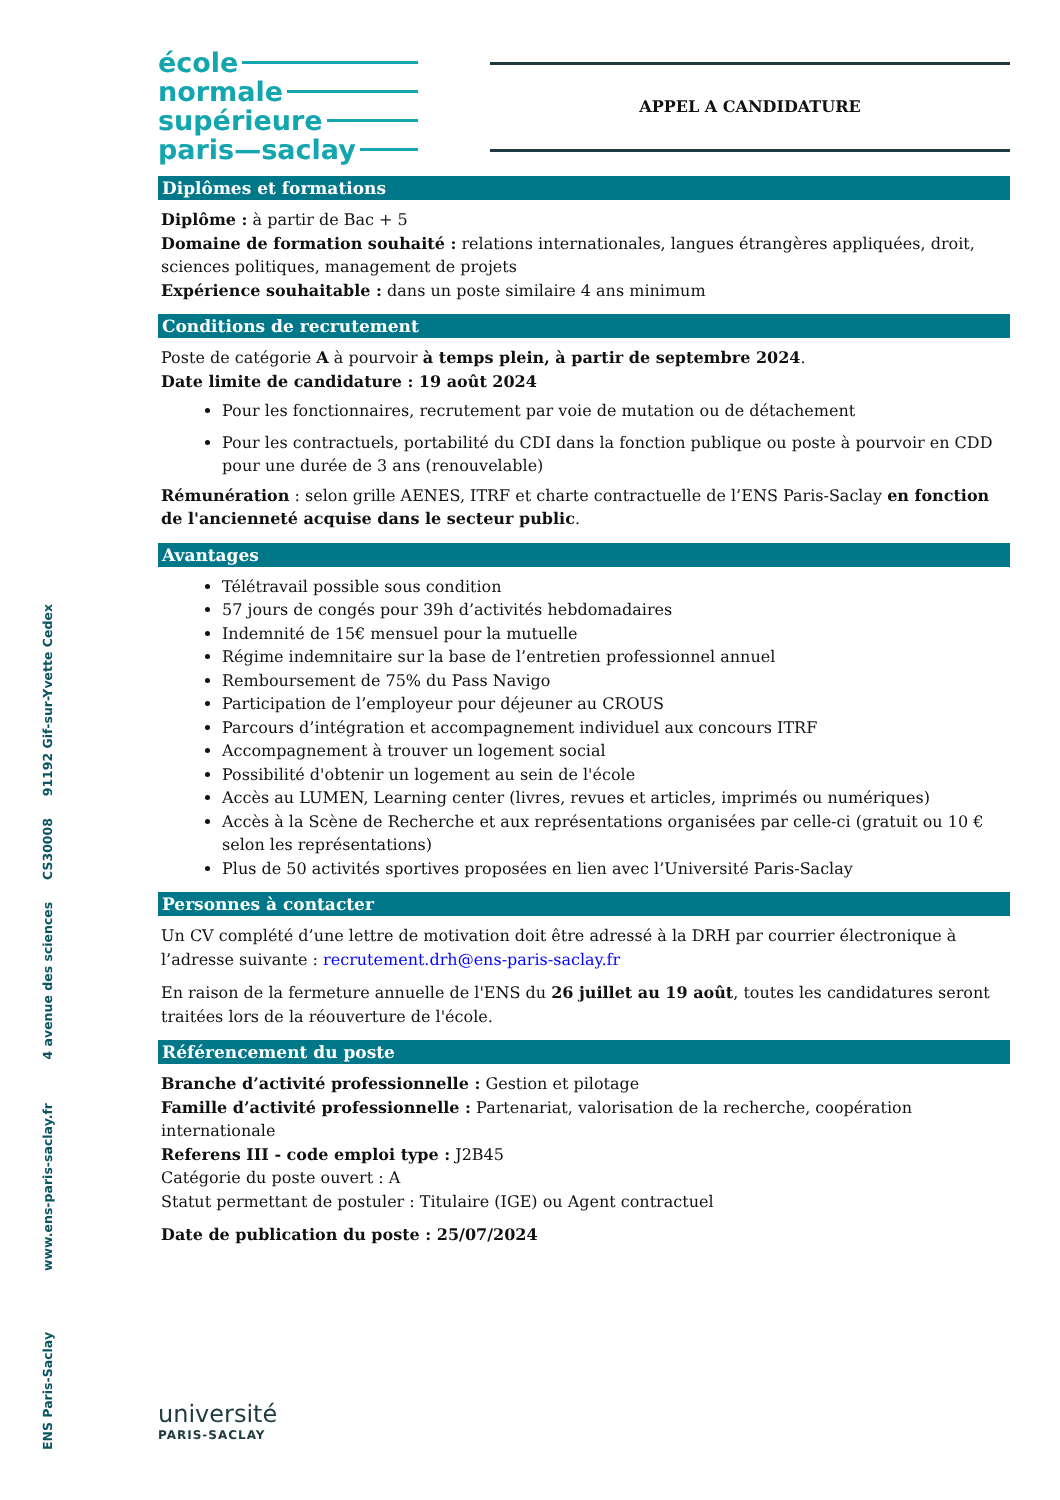ENS Paris-Saclay www.ens-paris-saclay.fr 4 avenue des sciences CS30008 91192 Gif-sur-Yvette Cedex
école
normale
supérieure
paris—saclay
APPEL A CANDIDATURE
Diplômes et formations
Diplôme : à partir de Bac + 5
Domaine de formation souhaité : relations internationales, langues étrangères appliquées, droit, sciences politiques, management de projets
Expérience souhaitable : dans un poste similaire 4 ans minimum
Conditions de recrutement
Poste de catégorie A à pourvoir à temps plein, à partir de septembre 2024.
Date limite de candidature : 19 août 2024
Pour les fonctionnaires, recrutement par voie de mutation ou de détachement
Pour les contractuels, portabilité du CDI dans la fonction publique ou poste à pourvoir en CDD pour une durée de 3 ans (renouvelable)
Rémunération : selon grille AENES, ITRF et charte contractuelle de l’ENS Paris-Saclay en fonction de l'ancienneté acquise dans le secteur public.
Avantages
Télétravail possible sous condition
57 jours de congés pour 39h d’activités hebdomadaires
Indemnité de 15€ mensuel pour la mutuelle
Régime indemnitaire sur la base de l’entretien professionnel annuel
Remboursement de 75% du Pass Navigo
Participation de l’employeur pour déjeuner au CROUS
Parcours d’intégration et accompagnement individuel aux concours ITRF
Accompagnement à trouver un logement social
Possibilité d'obtenir un logement au sein de l'école
Accès au LUMEN, Learning center (livres, revues et articles, imprimés ou numériques)
Accès à la Scène de Recherche et aux représentations organisées par celle-ci (gratuit ou 10 € selon les représentations)
Plus de 50 activités sportives proposées en lien avec l’Université Paris-Saclay
Personnes à contacter
Un CV complété d’une lettre de motivation doit être adressé à la DRH par courrier électronique à l’adresse suivante : recrutement.drh@ens-paris-saclay.fr
En raison de la fermeture annuelle de l'ENS du 26 juillet au 19 août, toutes les candidatures seront traitées lors de la réouverture de l'école.
Référencement du poste
Branche d’activité professionnelle : Gestion et pilotage
Famille d’activité professionnelle : Partenariat, valorisation de la recherche, coopération internationale
Referens III - code emploi type : J2B45
Catégorie du poste ouvert : A
Statut permettant de postuler : Titulaire (IGE) ou Agent contractuel
Date de publication du poste : 25/07/2024
université
PARIS-SACLAY